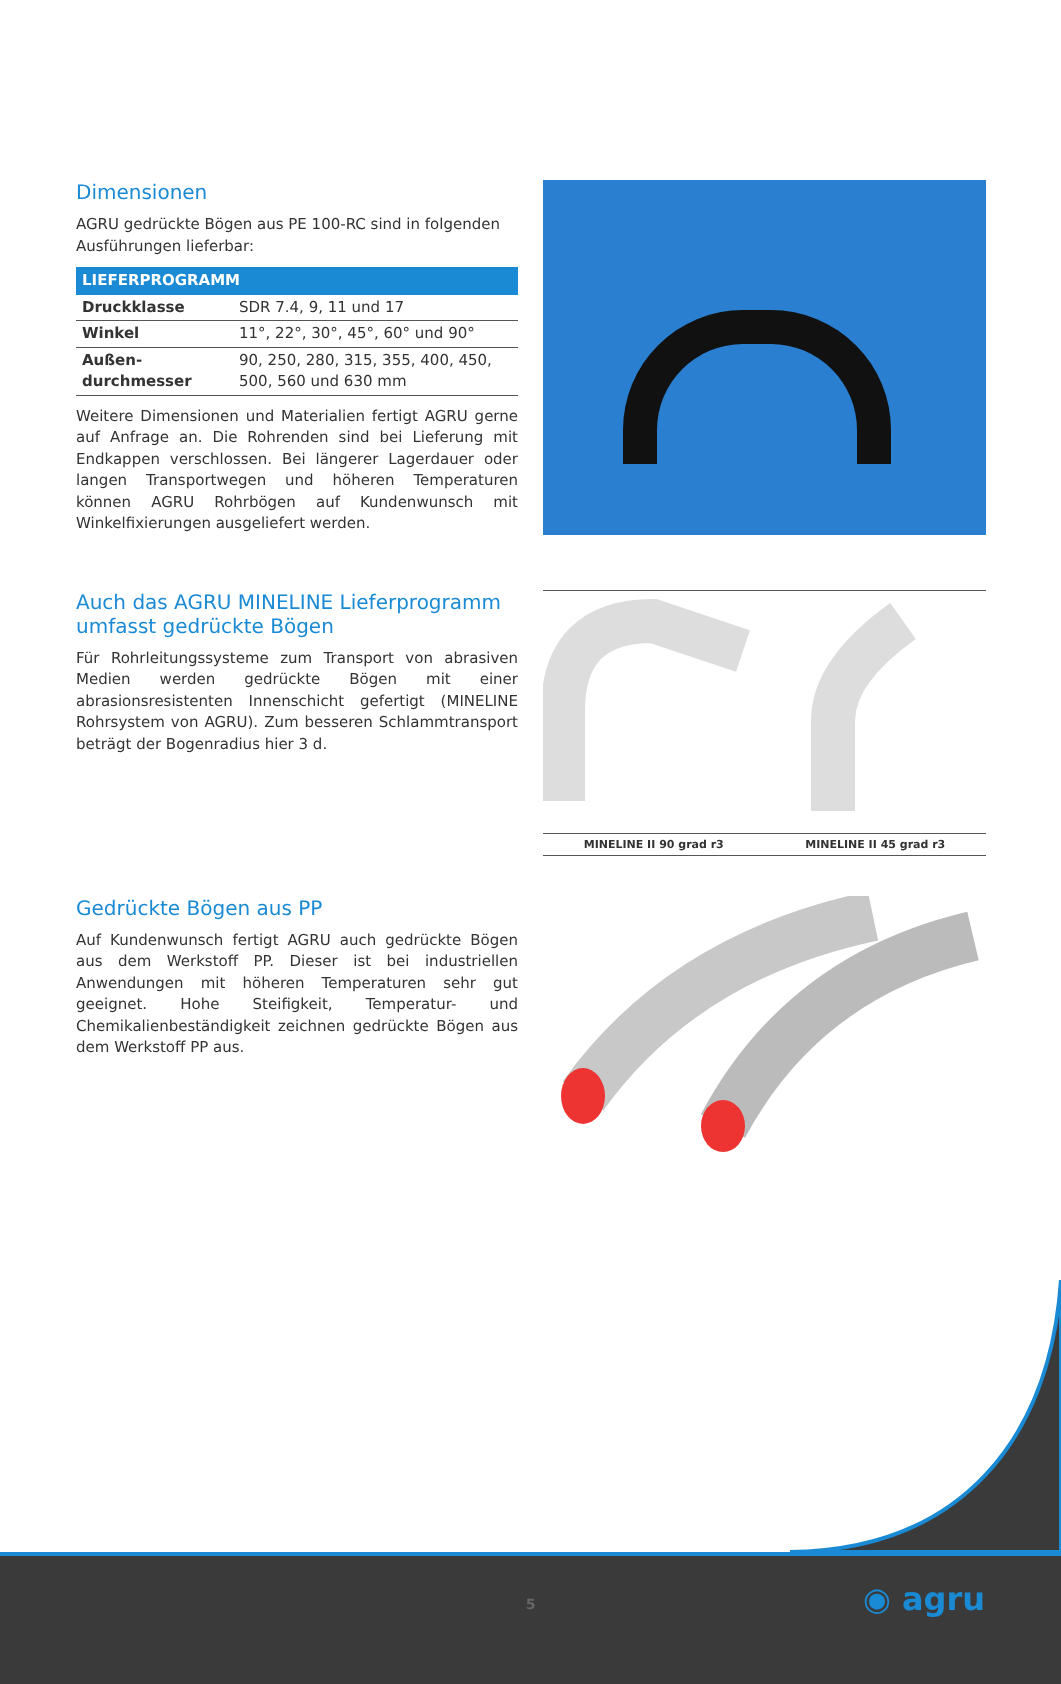Dimensionen
AGRU gedrückte Bögen aus PE 100-RC sind in folgenden Ausführungen lieferbar:
| LIEFERPROGRAMM | |
| --- | --- |
| Druckklasse | SDR 7.4, 9, 11 und 17 |
| Winkel | 11°, 22°, 30°, 45°, 60° und 90° |
| Außen-durchmesser | 90, 250, 280, 315, 355, 400, 450, 500, 560 und 630 mm |
Weitere Dimensionen und Materialien fertigt AGRU gerne auf Anfrage an. Die Rohrenden sind bei Lieferung mit Endkappen verschlossen. Bei längerer Lagerdauer oder langen Transportwegen und höheren Temperaturen können AGRU Rohrbögen auf Kundenwunsch mit Winkelfixierungen ausgeliefert werden.
Auch das AGRU MINELINE Lieferprogramm umfasst gedrückte Bögen
Für Rohrleitungssysteme zum Transport von abrasiven Medien werden gedrückte Bögen mit einer abrasionsresistenten Innenschicht gefertigt (MINELINE Rohrsystem von AGRU). Zum besseren Schlammtransport beträgt der Bogenradius hier 3 d.
MINELINE II 90 grad r3 MINELINE II 45 grad r3
Gedrückte Bögen aus PP
Auf Kundenwunsch fertigt AGRU auch gedrückte Bögen aus dem Werkstoff PP. Dieser ist bei industriellen Anwendungen mit höheren Temperaturen sehr gut geeignet. Hohe Steifigkeit, Temperatur- und Chemikalienbeständigkeit zeichnen gedrückte Bögen aus dem Werkstoff PP aus.
5 ◉ agru